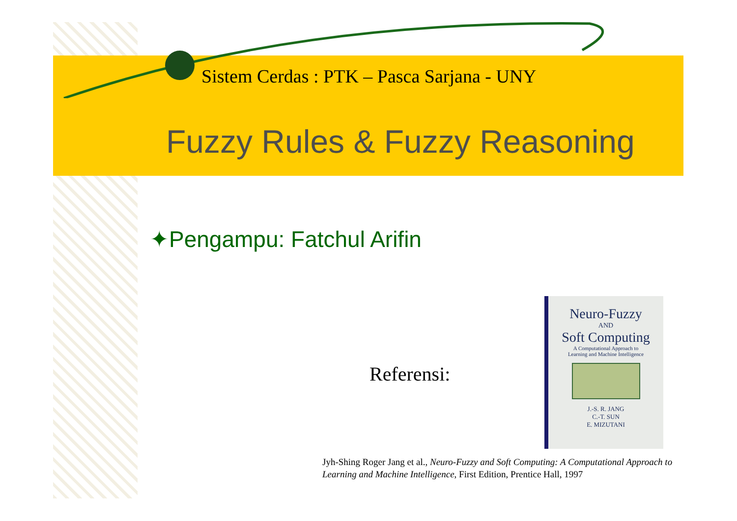Sistem Cerdas : PTK – Pasca Sarjana - UNY
Fuzzy Rules & Fuzzy Reasoning
✦Pengampu: Fatchul Arifin
Referensi:
Neuro-Fuzzy
AND
Soft Computing
A Computational Approach to
Learning and Machine Intelligence
J.-S. R. JANG
C.-T. SUN
E. MIZUTANI
Jyh-Shing Roger Jang et al., Neuro-Fuzzy and Soft Computing: A Computational Approach to Learning and Machine Intelligence, First Edition, Prentice Hall, 1997